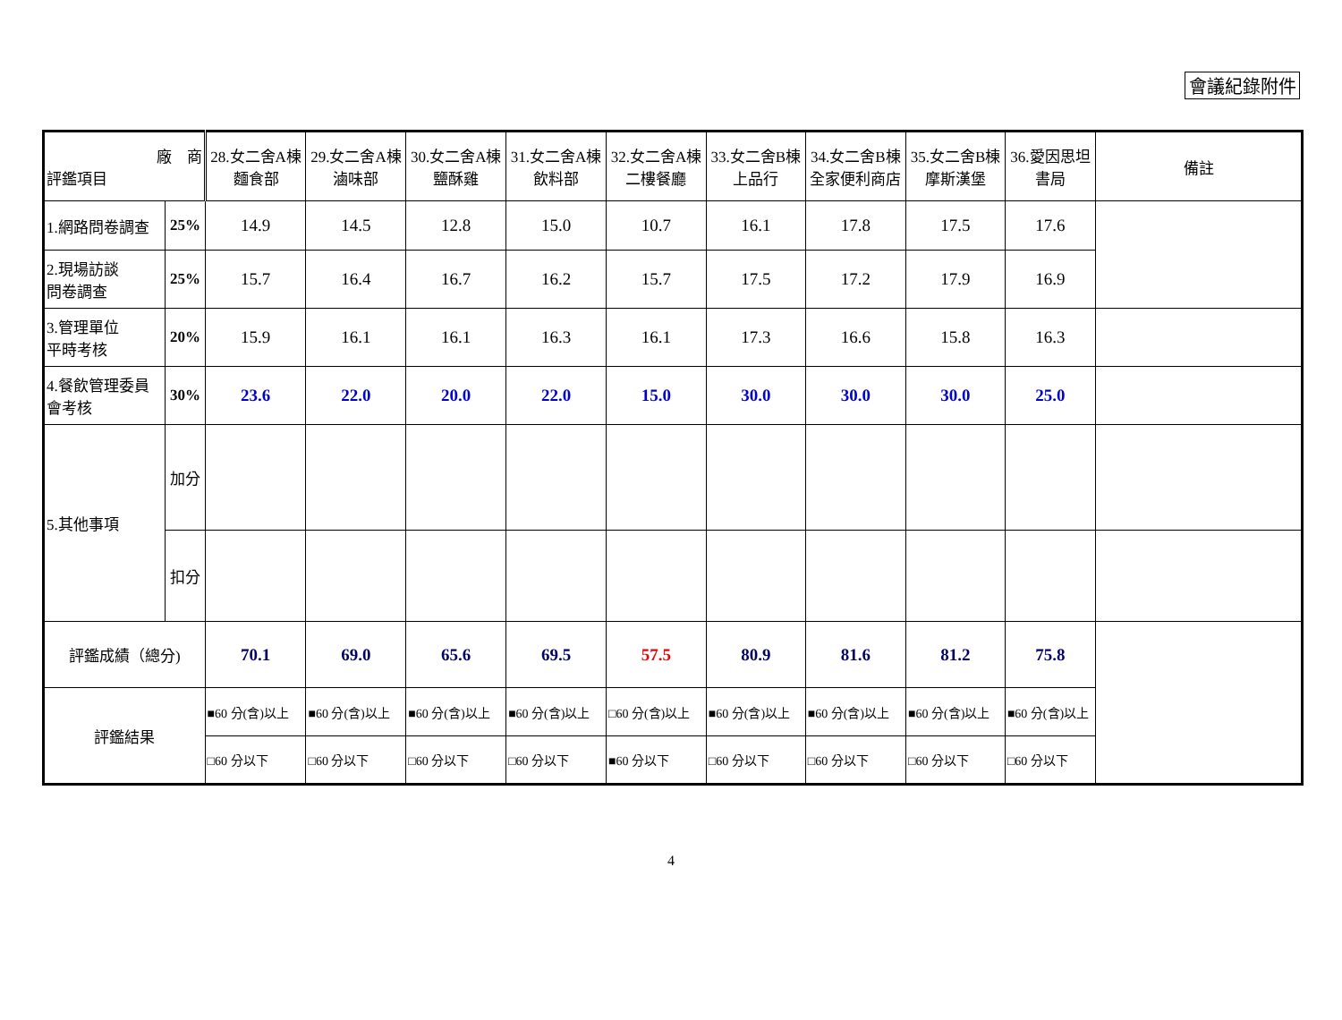會議紀錄附件
| 廠 商 評鑑項目 | | 28.女二舍A棟 麵食部 | 29.女二舍A棟 滷味部 | 30.女二舍A棟 鹽酥雞 | 31.女二舍A棟 飲料部 | 32.女二舍A棟 二樓餐廳 | 33.女二舍B棟 上品行 | 34.女二舍B棟 全家便利商店 | 35.女二舍B棟 摩斯漢堡 | 36.愛因思坦 書局 | 備註 |
| --- | --- | --- | --- | --- | --- | --- | --- | --- | --- | --- | --- |
| 1.網路問卷調查 | 25% | 14.9 | 14.5 | 12.8 | 15.0 | 10.7 | 16.1 | 17.8 | 17.5 | 17.6 | |
| 2.現場訪談 問卷調查 | 25% | 15.7 | 16.4 | 16.7 | 16.2 | 15.7 | 17.5 | 17.2 | 17.9 | 16.9 | |
| 3.管理單位 平時考核 | 20% | 15.9 | 16.1 | 16.1 | 16.3 | 16.1 | 17.3 | 16.6 | 15.8 | 16.3 | |
| 4.餐飲管理委員 會考核 | 30% | 23.6 | 22.0 | 20.0 | 22.0 | 15.0 | 30.0 | 30.0 | 30.0 | 25.0 | |
| 5.其他事項 | 加分 | | | | | | | | | | |
| | 扣分 | | | | | | | | | | |
| 評鑑成績（總分) | | 70.1 | 69.0 | 65.6 | 69.5 | 57.5 | 80.9 | 81.6 | 81.2 | 75.8 | |
| 評鑑結果 | | ■60 分(含)以上 | ■60 分(含)以上 | ■60 分(含)以上 | ■60 分(含)以上 | □60 分(含)以上 | ■60 分(含)以上 | ■60 分(含)以上 | ■60 分(含)以上 | ■60 分(含)以上 | |
| | | □60 分以下 | □60 分以下 | □60 分以下 | □60 分以下 | ■60 分以下 | □60 分以下 | □60 分以下 | □60 分以下 | □60 分以下 | |
4